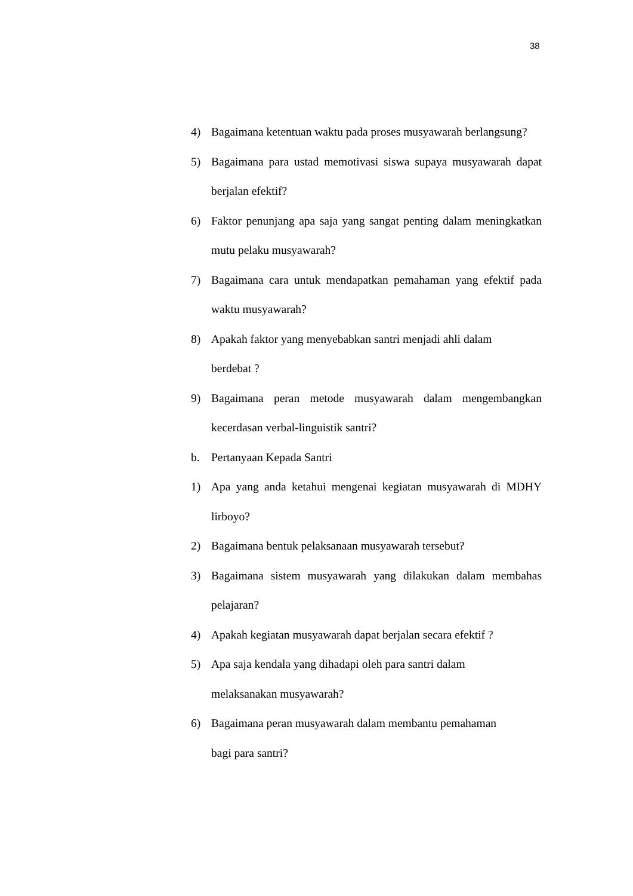38
4) Bagaimana ketentuan waktu pada proses musyawarah berlangsung?
5) Bagaimana para ustad memotivasi siswa supaya musyawarah dapat berjalan efektif?
6) Faktor penunjang apa saja yang sangat penting dalam meningkatkan mutu pelaku musyawarah?
7) Bagaimana cara untuk mendapatkan pemahaman yang efektif pada waktu musyawarah?
8) Apakah faktor yang menyebabkan santri menjadi ahli dalam
berdebat ?
9) Bagaimana peran metode musyawarah dalam mengembangkan kecerdasan verbal-linguistik santri?
b. Pertanyaan Kepada Santri
1) Apa yang anda ketahui mengenai kegiatan musyawarah di MDHY lirboyo?
2) Bagaimana bentuk pelaksanaan musyawarah tersebut?
3) Bagaimana sistem musyawarah yang dilakukan dalam membahas pelajaran?
4) Apakah kegiatan musyawarah dapat berjalan secara efektif ?
5) Apa saja kendala yang dihadapi oleh para santri dalam
melaksanakan musyawarah?
6) Bagaimana peran musyawarah dalam membantu pemahaman
bagi para santri?